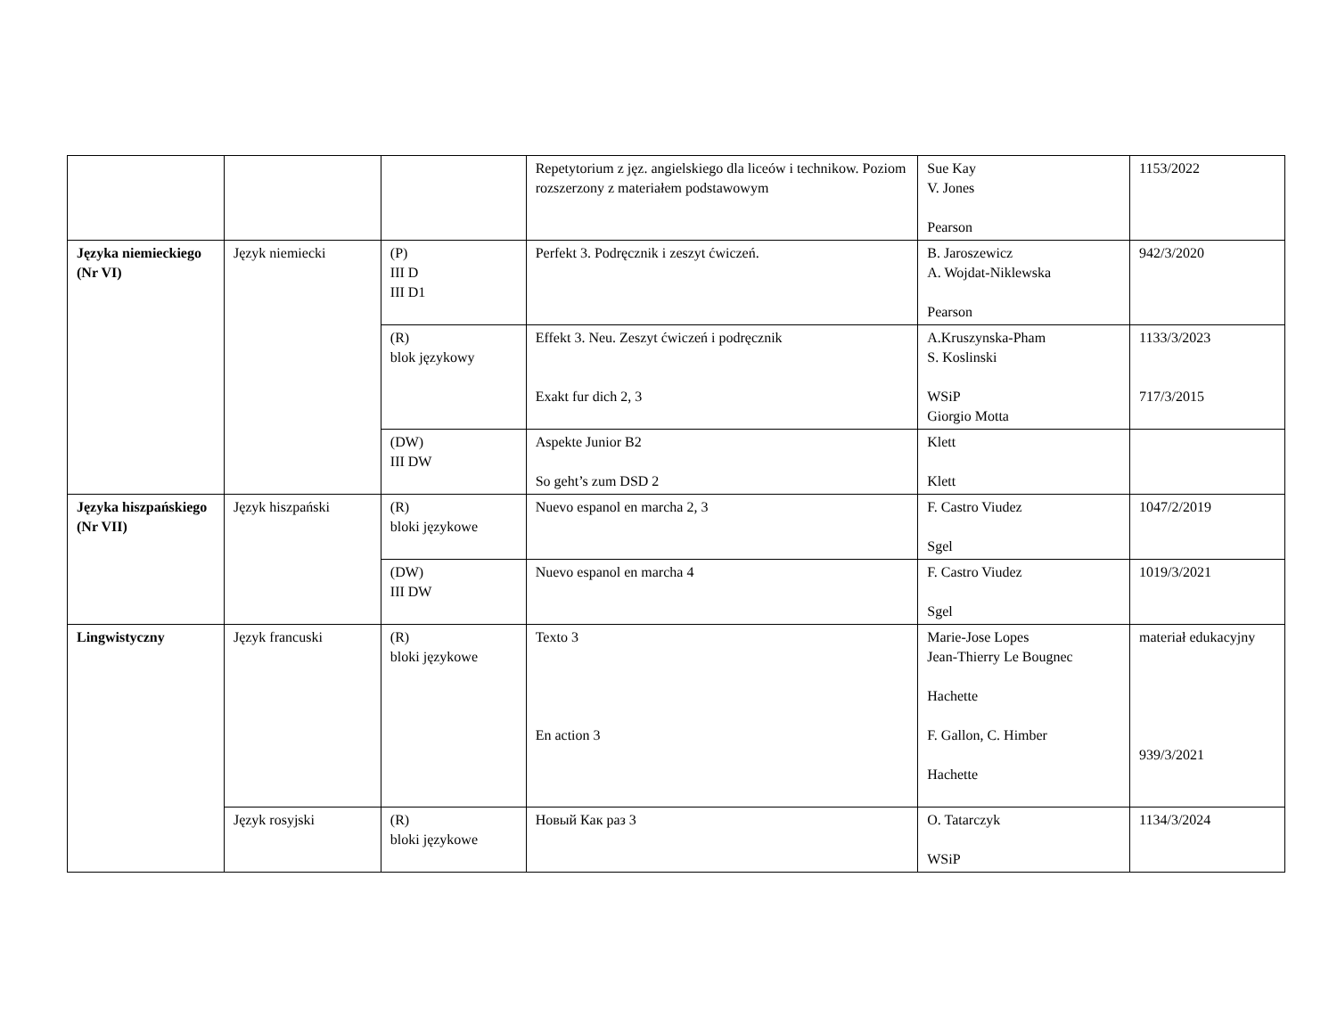| | | | Repetytorium z jęz. angielskiego dla liceów i technikow. Poziom rozszerzony z materiałem podstawowym | Sue Kay V. Jones Pearson | 1153/2022 |
| Języka niemieckiego (Nr VI) | Język niemiecki | (P) III D III D1 | Perfekt 3. Podręcznik i zeszyt ćwiczeń. | B. Jaroszewicz A. Wojdat-Niklewska Pearson | 942/3/2020 |
| | | (R) blok językowy | Effekt 3. Neu. Zeszyt ćwiczeń i podręcznik Exakt fur dich 2, 3 | A.Kruszynska-Pham S. Koslinski WSiP Giorgio Motta | 1133/3/2023 717/3/2015 |
| | | (DW) III DW | Aspekte Junior B2 So geht’s zum DSD 2 | Klett Klett | |
| Języka hiszpańskiego (Nr VII) | Język hiszpański | (R) bloki językowe | Nuevo espanol en marcha 2, 3 | F. Castro Viudez Sgel | 1047/2/2019 |
| | | (DW) III DW | Nuevo espanol en marcha 4 | F. Castro Viudez Sgel | 1019/3/2021 |
| Lingwistyczny | Język francuski | (R) bloki językowe | Texto 3 En action 3 | Marie-Jose Lopes Jean-Thierry Le Bougnec Hachette F. Gallon, C. Himber Hachette | materiał edukacyjny 939/3/2021 |
| | Język rosyjski | (R) bloki językowe | Новый Как раз 3 | O. Tatarczyk WSiP | 1134/3/2024 |